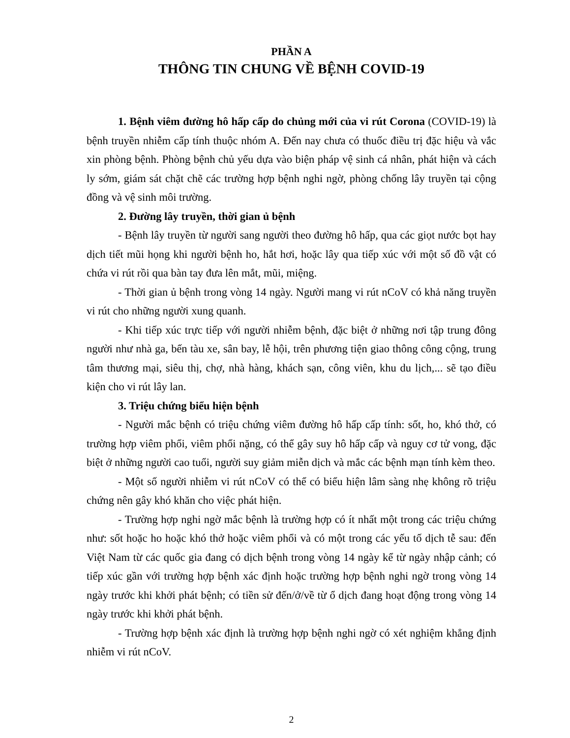PHẦN A
THÔNG TIN CHUNG VỀ BỆNH COVID-19
1. Bệnh viêm đường hô hấp cấp do chủng mới của vi rút Corona (COVID-19) là bệnh truyền nhiễm cấp tính thuộc nhóm A. Đến nay chưa có thuốc điều trị đặc hiệu và vắc xin phòng bệnh. Phòng bệnh chủ yếu dựa vào biện pháp vệ sinh cá nhân, phát hiện và cách ly sớm, giám sát chặt chẽ các trường hợp bệnh nghi ngờ, phòng chống lây truyền tại cộng đồng và vệ sinh môi trường.
2. Đường lây truyền, thời gian ủ bệnh
- Bệnh lây truyền từ người sang người theo đường hô hấp, qua các giọt nước bọt hay dịch tiết mũi họng khi người bệnh ho, hắt hơi, hoặc lây qua tiếp xúc với một số đồ vật có chứa vi rút rồi qua bàn tay đưa lên mắt, mũi, miệng.
- Thời gian ủ bệnh trong vòng 14 ngày. Người mang vi rút nCoV có khả năng truyền vi rút cho những người xung quanh.
- Khi tiếp xúc trực tiếp với người nhiễm bệnh, đặc biệt ở những nơi tập trung đông người như nhà ga, bến tàu xe, sân bay, lễ hội, trên phương tiện giao thông công cộng, trung tâm thương mại, siêu thị, chợ, nhà hàng, khách sạn, công viên, khu du lịch,... sẽ tạo điều kiện cho vi rút lây lan.
3. Triệu chứng biểu hiện bệnh
- Người mắc bệnh có triệu chứng viêm đường hô hấp cấp tính: sốt, ho, khó thở, có trường hợp viêm phổi, viêm phổi nặng, có thể gây suy hô hấp cấp và nguy cơ tử vong, đặc biệt ở những người cao tuổi, người suy giảm miễn dịch và mắc các bệnh mạn tính kèm theo.
- Một số người nhiễm vi rút nCoV có thể có biểu hiện lâm sàng nhẹ không rõ triệu chứng nên gây khó khăn cho việc phát hiện.
- Trường hợp nghi ngờ mắc bệnh là trường hợp có ít nhất một trong các triệu chứng như: sốt hoặc ho hoặc khó thở hoặc viêm phổi và có một trong các yếu tố dịch tễ sau: đến Việt Nam từ các quốc gia đang có dịch bệnh trong vòng 14 ngày kể từ ngày nhập cảnh; có tiếp xúc gần với trường hợp bệnh xác định hoặc trường hợp bệnh nghi ngờ trong vòng 14 ngày trước khi khởi phát bệnh; có tiền sử đến/ở/về từ ổ dịch đang hoạt động trong vòng 14 ngày trước khi khởi phát bệnh.
- Trường hợp bệnh xác định là trường hợp bệnh nghi ngờ có xét nghiệm khẳng định nhiễm vi rút nCoV.
2